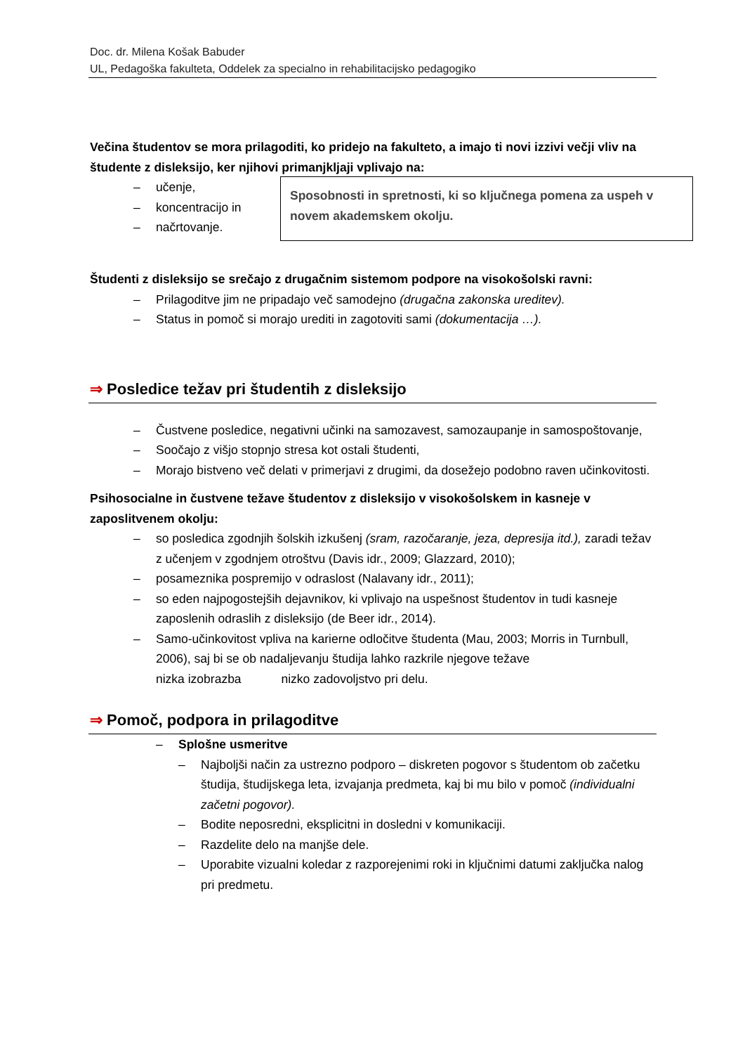Doc. dr. Milena Košak Babuder
UL, Pedagoška fakulteta, Oddelek za specialno in rehabilitacijsko pedagogiko
Večina študentov se mora prilagoditi, ko pridejo na fakulteto, a imajo ti novi izzivi večji vliv na študente z disleksijo, ker njihovi primanjkljaji vplivajo na:
Sposobnosti in spretnosti, ki so ključnega pomena za uspeh v novem akademskem okolju.
– učenje,
– koncentracijo in
– načrtovanje.
Študenti z disleksijo se srečajo z drugačnim sistemom podpore na visokošolski ravni:
– Prilagoditve jim ne pripadajo več samodejno (drugačna zakonska ureditev).
– Status in pomoč si morajo urediti in zagotoviti sami (dokumentacija …).
⇒ Posledice težav pri študentih z disleksijo
– Čustvene posledice, negativni učinki na samozavest, samozaupanje in samospoštovanje,
– Soočajo z višjo stopnjo stresa kot ostali študenti,
– Morajo bistveno več delati v primerjavi z drugimi, da dosežejo podobno raven učinkovitosti.
Psihosocialne in čustvene težave študentov z disleksijo v visokošolskem in kasneje v zaposlitvenem okolju:
– so posledica zgodnjih šolskih izkušenj (sram, razočaranje, jeza, depresija itd.), zaradi težav z učenjem v zgodnjem otroštvu (Davis idr., 2009; Glazzard, 2010);
– posameznika pospremijo v odraslost (Nalavany idr., 2011);
– so eden najpogostejših dejavnikov, ki vplivajo na uspešnost študentov in tudi kasneje zaposlenih odraslih z disleksijo (de Beer idr., 2014).
– Samo-učinkovitost vpliva na karierne odločitve študenta (Mau, 2003; Morris in Turnbull, 2006), saj bi se ob nadaljevanju študija lahko razkrile njegove težave
nizka izobrazba nizko zadovoljstvo pri delu.
⇒ Pomoč, podpora in prilagoditve
– Splošne usmeritve
– Najboljši način za ustrezno podporo – diskreten pogovor s študentom ob začetku študija, študijskega leta, izvajanja predmeta, kaj bi mu bilo v pomoč (individualni začetni pogovor).
– Bodite neposredni, eksplicitni in dosledni v komunikaciji.
– Razdelite delo na manjše dele.
– Uporabite vizualni koledar z razporejenimi roki in ključnimi datumi zaključka nalog pri predmetu.